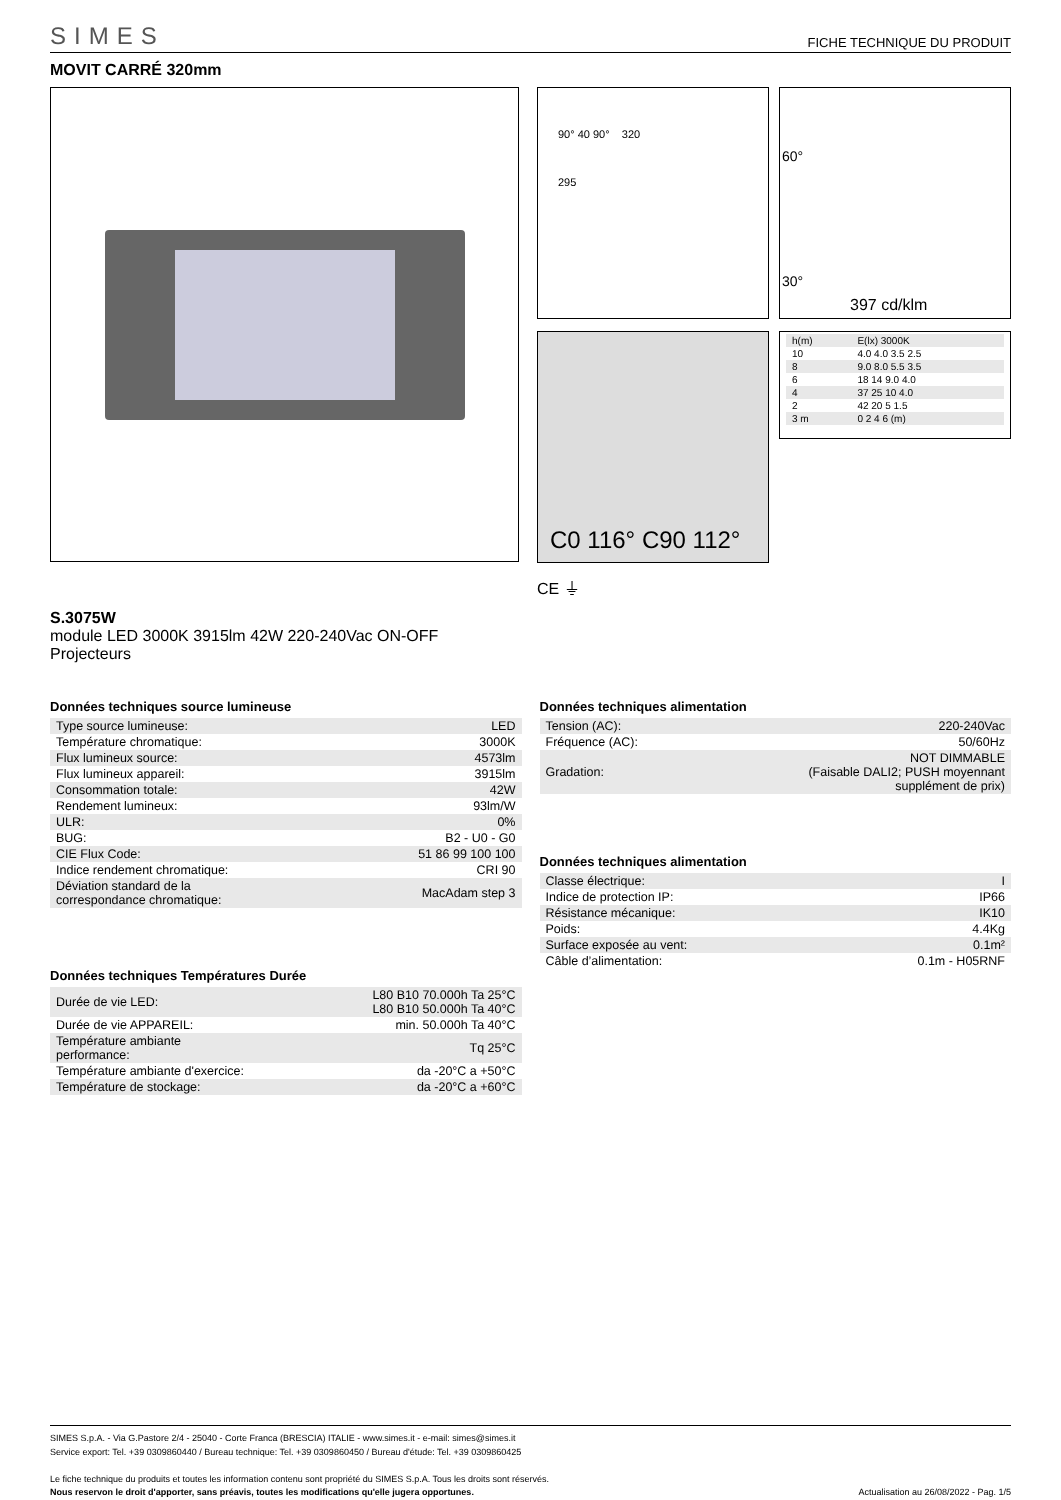SIMES FICHE TECHNIQUE DU PRODUIT
MOVIT CARRÉ 320mm
90° 40 90° 320
295
60°
30°
397 cd/klm
C0 116° C90 112°
| h(m) | E(lx) 3000K |
| 10 | 4.0 4.0 3.5 2.5 |
| 8 | 9.0 8.0 5.5 3.5 |
| 6 | 18 14 9.0 4.0 |
| 4 | 37 25 10 4.0 |
| 2 | 42 20 5 1.5 |
| 3 m | 0 2 4 6 (m) |
CE ⏚
S.3075W
module LED 3000K 3915lm 42W 220-240Vac ON-OFF
Projecteurs
Données techniques source lumineuse
| Type source lumineuse: | LED |
| Température chromatique: | 3000K |
| Flux lumineux source: | 4573lm |
| Flux lumineux appareil: | 3915lm |
| Consommation totale: | 42W |
| Rendement lumineux: | 93lm/W |
| ULR: | 0% |
| BUG: | B2 - U0 - G0 |
| CIE Flux Code: | 51 86 99 100 100 |
| Indice rendement chromatique: | CRI 90 |
| Déviation standard de la correspondance chromatique: | MacAdam step 3 |
Données techniques Températures Durée
| Durée de vie LED: | L80 B10 70.000h Ta 25°C L80 B10 50.000h Ta 40°C |
| Durée de vie APPAREIL: | min. 50.000h Ta 40°C |
| Température ambiante performance: | Tq 25°C |
| Température ambiante d'exercice: | da -20°C a +50°C |
| Température de stockage: | da -20°C a +60°C |
Données techniques alimentation
| Tension (AC): | 220-240Vac |
| Fréquence (AC): | 50/60Hz |
| Gradation: | NOT DIMMABLE (Faisable DALI2; PUSH moyennant supplément de prix) |
Données techniques alimentation
| Classe électrique: | I |
| Indice de protection IP: | IP66 |
| Résistance mécanique: | IK10 |
| Poids: | 4.4Kg |
| Surface exposée au vent: | 0.1m² |
| Câble d’alimentation: | 0.1m - H05RNF |
SIMES S.p.A. - Via G.Pastore 2/4 - 25040 - Corte Franca (BRESCIA) ITALIE - www.simes.it - e-mail: simes@simes.it
Service export: Tel. +39 0309860440 / Bureau technique: Tel. +39 0309860450 / Bureau d'étude: Tel. +39 0309860425
Le fiche technique du produits et toutes les information contenu sont propriété du SIMES S.p.A. Tous les droits sont réservés.
Nous reservon le droit d'apporter, sans préavis, toutes les modifications qu'elle jugera opportunes. Actualisation au 26/08/2022 - Pag. 1/5